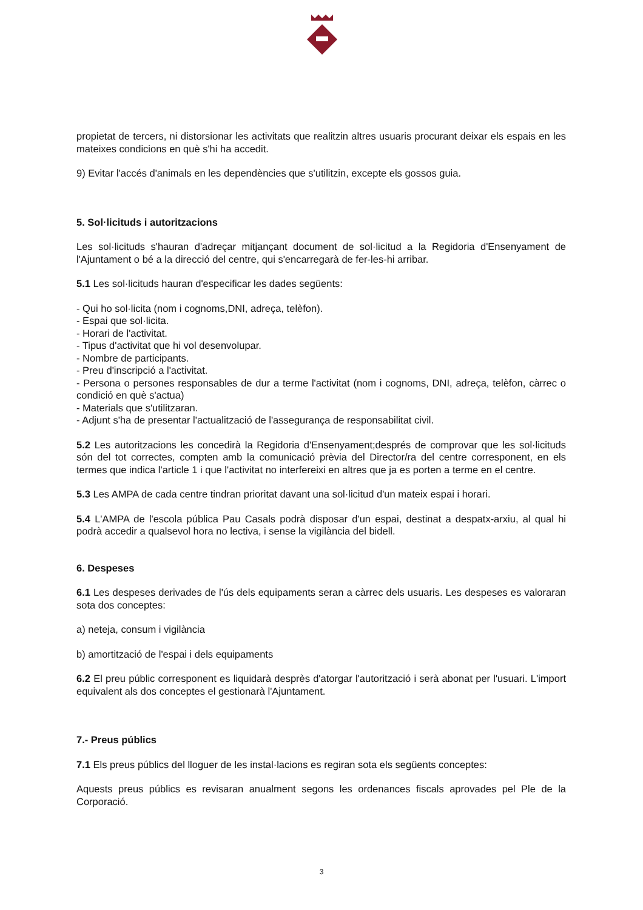propietat de tercers, ni distorsionar les activitats que realitzin altres usuaris procurant deixar els espais en les mateixes condicions en què s'hi ha accedit.
9) Evitar l'accés d'animals en les dependències que s'utilitzin, excepte els gossos guia.
5. Sol·licituds i autoritzacions
Les sol·licituds s'hauran d'adreçar mitjançant document de sol·licitud a la Regidoria d'Ensenyament de l'Ajuntament o bé a la direcció del centre, qui s'encarregarà de fer-les-hi arribar.
5.1 Les sol·licituds hauran d'especificar les dades següents:
- Qui ho sol·licita (nom i cognoms,DNI, adreça, telèfon).
- Espai que sol·licita.
- Horari de l'activitat.
- Tipus d'activitat que hi vol desenvolupar.
- Nombre de participants.
- Preu d'inscripció a l'activitat.
- Persona o persones responsables de dur a terme l'activitat (nom i cognoms, DNI, adreça, telèfon, càrrec o condició en què s'actua)
- Materials que s'utilitzaran.
- Adjunt s'ha de presentar l'actualització de l'assegurança de responsabilitat civil.
5.2 Les autoritzacions les concedirà la Regidoria d'Ensenyament;després de comprovar que les sol·licituds són del tot correctes, compten amb la comunicació prèvia del Director/ra del centre corresponent, en els termes que indica l'article 1 i que l'activitat no interfereixi en altres que ja es porten a terme en el centre.
5.3 Les AMPA de cada centre tindran prioritat davant una sol·licitud d'un mateix espai i horari.
5.4 L'AMPA de l'escola pública Pau Casals podrà disposar d'un espai, destinat a despatx-arxiu, al qual hi podrà accedir a qualsevol hora no lectiva, i sense la vigilància del bidell.
6. Despeses
6.1 Les despeses derivades de l'ús dels equipaments seran a càrrec dels usuaris. Les despeses es valoraran sota dos conceptes:
a) neteja, consum i vigilància
b) amortització de l'espai i dels equipaments
6.2 El preu públic corresponent es liquidarà desprès d'atorgar l'autorització i serà abonat per l'usuari. L'import equivalent als dos conceptes el gestionarà l'Ajuntament.
7.- Preus públics
7.1 Els preus públics del lloguer de les instal·lacions es regiran sota els següents conceptes:
Aquests preus públics es revisaran anualment segons les ordenances fiscals aprovades pel Ple de la Corporació.
3